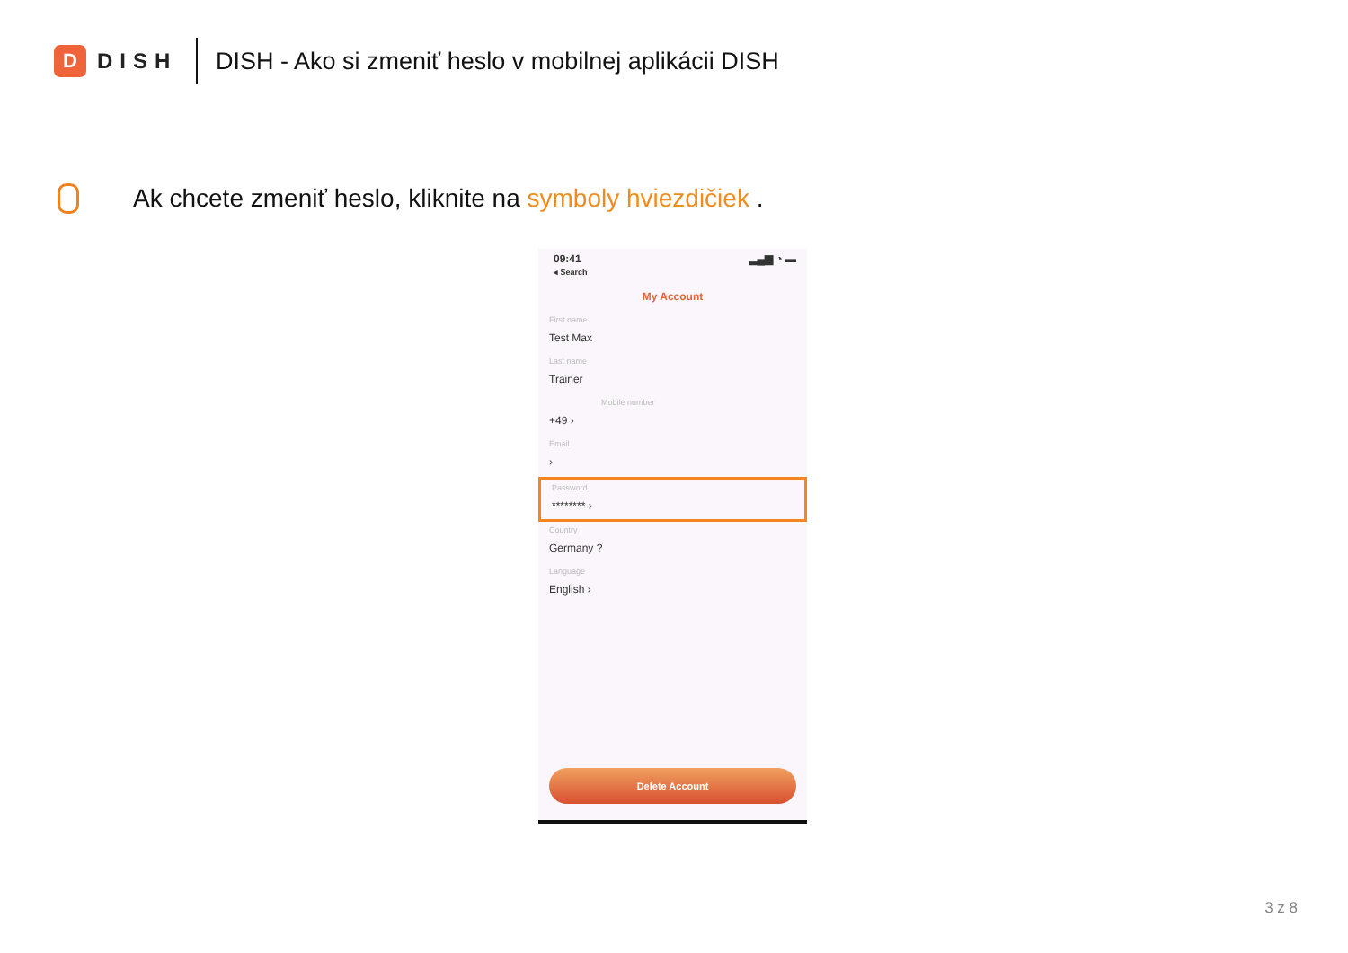D
DISH
DISH - Ako si zmeniť heslo v mobilnej aplikácii DISH
Ak chcete zmeniť heslo, kliknite na symboly hviezdičiek .
09:41
◂ Search ▂▄▆ ◔ ▬
My Account
First name
Test Max
Last name
Trainer
Mobile number
+49 ›
Email
›
Password
******** ›
Country
Germany ?
Language
English ›
Delete Account
3 z 8